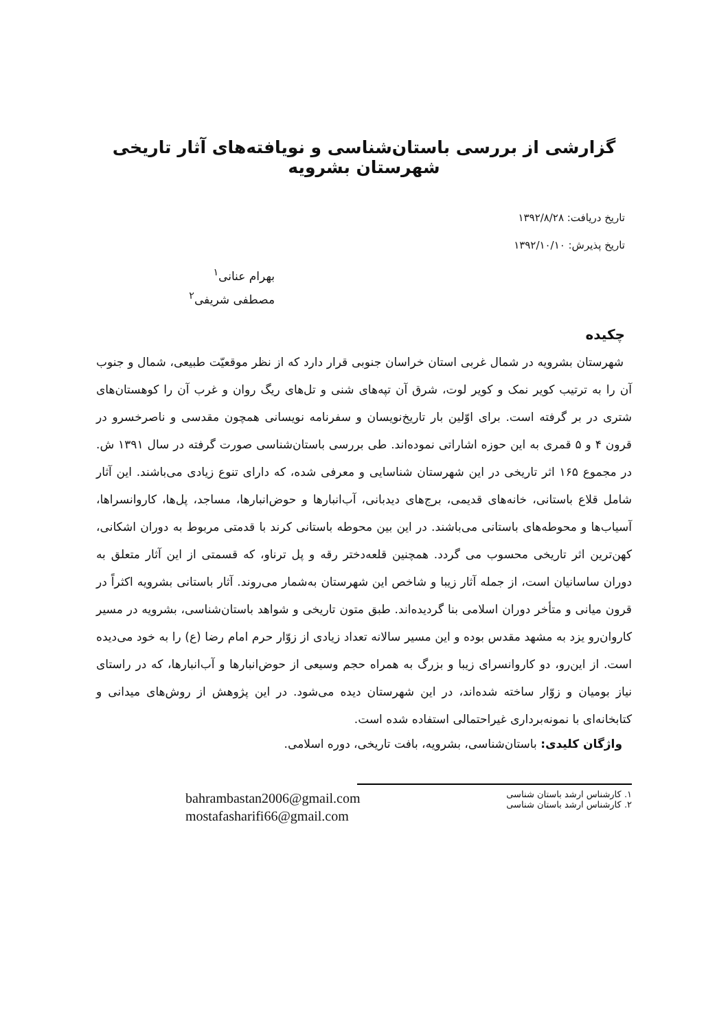گزارشی از بررسی باستان‌شناسی و نویافته‌های آثار تاریخی شهرستان بشرویه
تاریخ دریافت: ۱۳۹۲/۸/۲۸
تاریخ پذیرش: ۱۳۹۲/۱۰/۱۰
بهرام عنانی<sup>۱</sup>
مصطفی شریفی<sup>۲</sup>
چکیده
شهرستان بشرویه در شمال غربی استان خراسان جنوبی قرار دارد که از نظر موقعیّت طبیعی، شمال و جنوب آن را به ترتیب کویر نمک و کویر لوت، شرق آن تپه‌های شنی و تل‌های ریگ روان و غرب آن را کوهستان‌های شتری در بر گرفته است. برای اوّلین بار تاریخ‌نویسان و سفرنامه نویسانی همچون مقدسی و ناصرخسرو در قرون ۴ و ۵ قمری به این حوزه اشاراتی نموده‌اند. طی بررسی باستان‌شناسی صورت گرفته در سال ۱۳۹۱ ش. در مجموع ۱۶۵ اثر تاریخی در این شهرستان شناسایی و معرفی شده، که دارای تنوع زیادی می‌باشند. این آثار شامل قلاع باستانی، خانه‌های قدیمی، برج‌های دیدبانی، آب‌انبارها و حوض‌انبارها، مساجد، پل‌ها، کاروانسراها، آسیاب‌ها و محوطه‌های باستانی می‌باشند. در این بین محوطه باستانی کرند با قدمتی مربوط به دوران اشکانی، کهن‌ترین اثر تاریخی محسوب می گردد. همچنین قلعه‌دختر رقه و پل ترناو، که قسمتی از این آثار متعلق به دوران ساسانیان است، از جمله آثار زیبا و شاخص این شهرستان به‌شمار می‌روند. آثار باستانی بشرویه اکثراً در قرون میانی و متأخر دوران اسلامی بنا گردیده‌اند. طبق متون تاریخی و شواهد باستان‌شناسی، بشرویه در مسیر کاروان‌رو یزد به مشهد مقدس بوده و این مسیر سالانه تعداد زیادی از زوّار حرم امام رضا (ع) را به خود می‌دیده است. از این‌رو، دو کاروانسرای زیبا و بزرگ به همراه حجم وسیعی از حوض‌انبارها و آب‌انبارها، که در راستای نیاز بومیان و زوّار ساخته شده‌اند، در این شهرستان دیده می‌شود. در این پژوهش از روش‌های میدانی و کتابخانه‌ای با نمونه‌برداری غیراحتمالی استفاده شده است.
واژگان کلیدی: باستان‌شناسی، بشرویه، بافت تاریخی، دوره اسلامی.
۱. کارشناس ارشد باستان شناسی
۲. کارشناس ارشد باستان شناسی
bahrambastan2006@gmail.com
mostafasharifi66@gmail.com